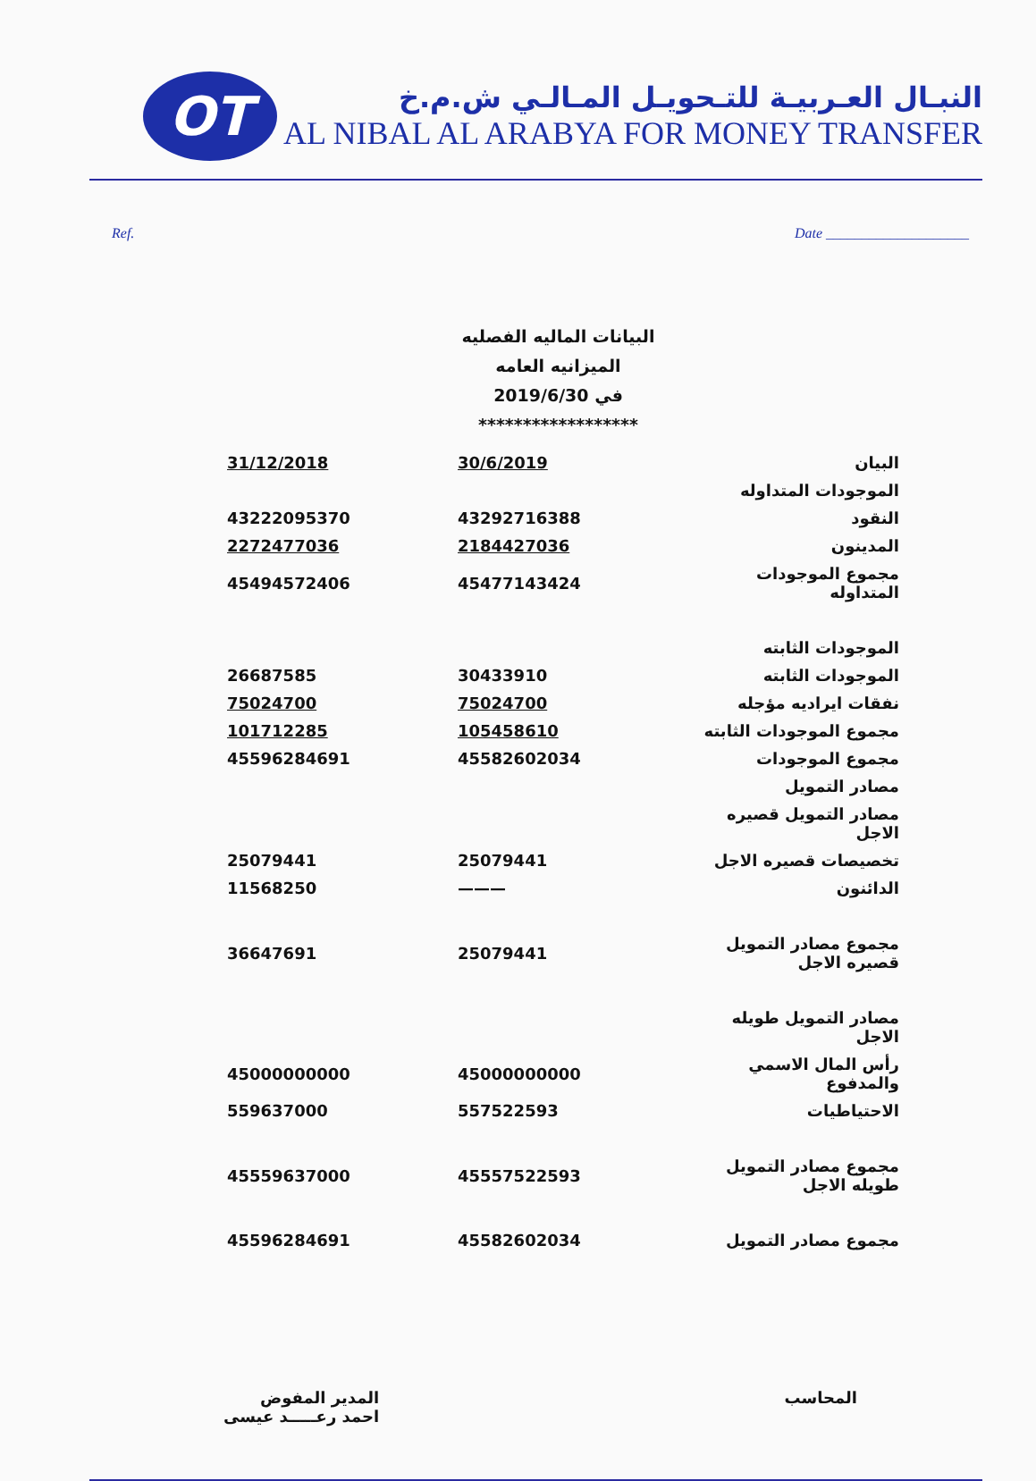OT
النبـال العـربيـة للتـحويـل المـالـي ش.م.خ
AL NIBAL AL ARABYA FOR MONEY TRANSFER
Ref. Date ____________________
البيانات الماليه الفصليه
الميزانيه العامه
في 2019/6/30
******************
| البيان | 30/6/2019 | 31/12/2018 |
| الموجودات المتداوله | | |
| النقود | 43292716388 | 43222095370 |
| المدينون | 2184427036 | 2272477036 |
| مجموع الموجودات المتداوله | 45477143424 | 45494572406 |
| الموجودات الثابته | | |
| الموجودات الثابته | 30433910 | 26687585 |
| نفقات ايراديه مؤجله | 75024700 | 75024700 |
| مجموع الموجودات الثابته | 105458610 | 101712285 |
| مجموع الموجودات | 45582602034 | 45596284691 |
| مصادر التمويل | | |
| مصادر التمويل قصيره الاجل | | |
| تخصيصات قصيره الاجل | 25079441 | 25079441 |
| الدائنون | ——— | 11568250 |
| مجموع مصادر التمويل قصيره الاجل | 25079441 | 36647691 |
| مصادر التمويل طويله الاجل | | |
| رأس المال الاسمي والمدفوع | 45000000000 | 45000000000 |
| الاحتياطيات | 557522593 | 559637000 |
| مجموع مصادر التمويل طويله الاجل | 45557522593 | 45559637000 |
| مجموع مصادر التمويل | 45582602034 | 45596284691 |
المحاسب المدير المفوض
احمد رعـــــد عيسى